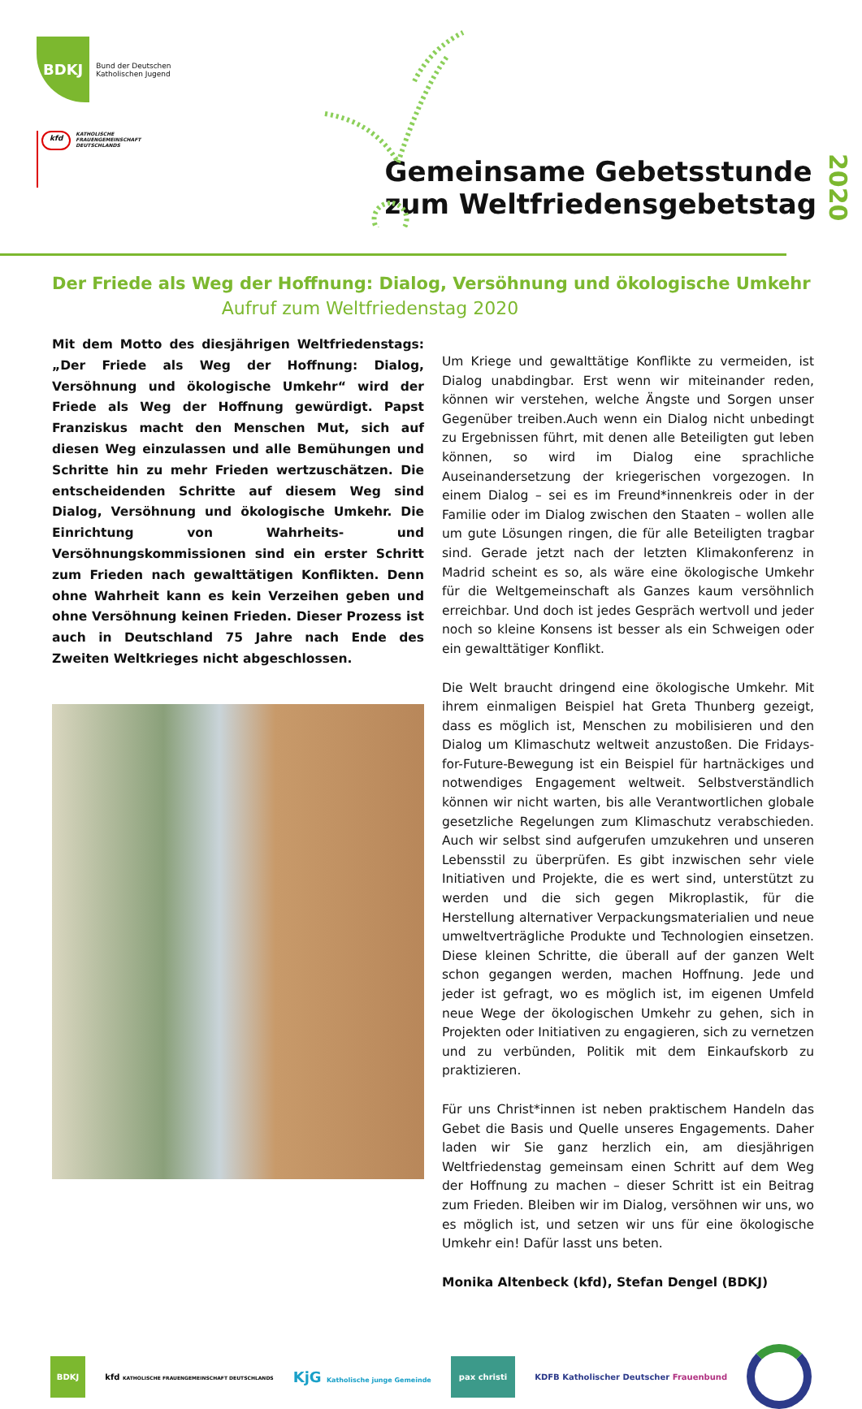BDKJ Bund der Deutschen
Katholischen Jugend
kfd KATHOLISCHE
FRAUENGEMEINSCHAFT
DEUTSCHLANDS
Gemeinsame Gebetsstunde
zum Weltfriedensgebetstag
2020
Der Friede als Weg der Hoffnung: Dialog, Versöhnung und ökologische Umkehr
Aufruf zum Weltfriedenstag 2020
Mit dem Motto des diesjährigen Weltfriedenstags: „Der Friede als Weg der Hoffnung: Dialog, Versöhnung und ökologische Umkehr“ wird der Friede als Weg der Hoffnung gewürdigt. Papst Franziskus macht den Menschen Mut, sich auf diesen Weg einzulassen und alle Bemühungen und Schritte hin zu mehr Frieden wertzuschätzen. Die entscheidenden Schritte auf diesem Weg sind Dialog, Versöhnung und ökologische Umkehr. Die Einrichtung von Wahrheits- und Versöhnungskommissionen sind ein erster Schritt zum Frieden nach gewalttätigen Konflikten. Denn ohne Wahrheit kann es kein Verzeihen geben und ohne Versöhnung keinen Frieden. Dieser Prozess ist auch in Deutschland 75 Jahre nach Ende des Zweiten Weltkrieges nicht abgeschlossen.
Um Kriege und gewalttätige Konflikte zu vermeiden, ist Dialog unabdingbar. Erst wenn wir miteinander reden, können wir verstehen, welche Ängste und Sorgen unser Gegenüber treiben.Auch wenn ein Dialog nicht unbedingt zu Ergebnissen führt, mit denen alle Beteiligten gut leben können, so wird im Dialog eine sprachliche Auseinandersetzung der kriegerischen vorgezogen. In einem Dialog – sei es im Freund*innenkreis oder in der Familie oder im Dialog zwischen den Staaten – wollen alle um gute Lösungen ringen, die für alle Beteiligten tragbar sind. Gerade jetzt nach der letzten Klimakonferenz in Madrid scheint es so, als wäre eine ökologische Umkehr für die Weltgemeinschaft als Ganzes kaum versöhnlich erreichbar. Und doch ist jedes Gespräch wertvoll und jeder noch so kleine Konsens ist besser als ein Schweigen oder ein gewalttätiger Konflikt.
Die Welt braucht dringend eine ökologische Umkehr. Mit ihrem einmaligen Beispiel hat Greta Thunberg gezeigt, dass es möglich ist, Menschen zu mobilisieren und den Dialog um Klimaschutz weltweit anzustoßen. Die Fridays-for-Future-Bewegung ist ein Beispiel für hartnäckiges und notwendiges Engagement weltweit. Selbstverständlich können wir nicht warten, bis alle Verantwortlichen globale gesetzliche Regelungen zum Klimaschutz verabschieden. Auch wir selbst sind aufgerufen umzukehren und unseren Lebensstil zu überprüfen. Es gibt inzwischen sehr viele Initiativen und Projekte, die es wert sind, unterstützt zu werden und die sich gegen Mikroplastik, für die Herstellung alternativer Verpackungsmaterialien und neue umweltverträgliche Produkte und Technologien einsetzen. Diese kleinen Schritte, die überall auf der ganzen Welt schon gegangen werden, machen Hoffnung. Jede und jeder ist gefragt, wo es möglich ist, im eigenen Umfeld neue Wege der ökologischen Umkehr zu gehen, sich in Projekten oder Initiativen zu engagieren, sich zu vernetzen und zu verbünden, Politik mit dem Einkaufskorb zu praktizieren.
Für uns Christ*innen ist neben praktischem Handeln das Gebet die Basis und Quelle unseres Engagements. Daher laden wir Sie ganz herzlich ein, am diesjährigen Weltfriedenstag gemeinsam einen Schritt auf dem Weg der Hoffnung zu machen – dieser Schritt ist ein Beitrag zum Frieden. Bleiben wir im Dialog, versöhnen wir uns, wo es möglich ist, und setzen wir uns für eine ökologische Umkehr ein! Dafür lasst uns beten.
Monika Altenbeck (kfd), Stefan Dengel (BDKJ)
BDKJ
kfd KATHOLISCHE FRAUENGEMEINSCHAFT DEUTSCHLANDS
KjG Katholische junge Gemeinde
pax christi
KDFB Katholischer Deutscher Frauenbund